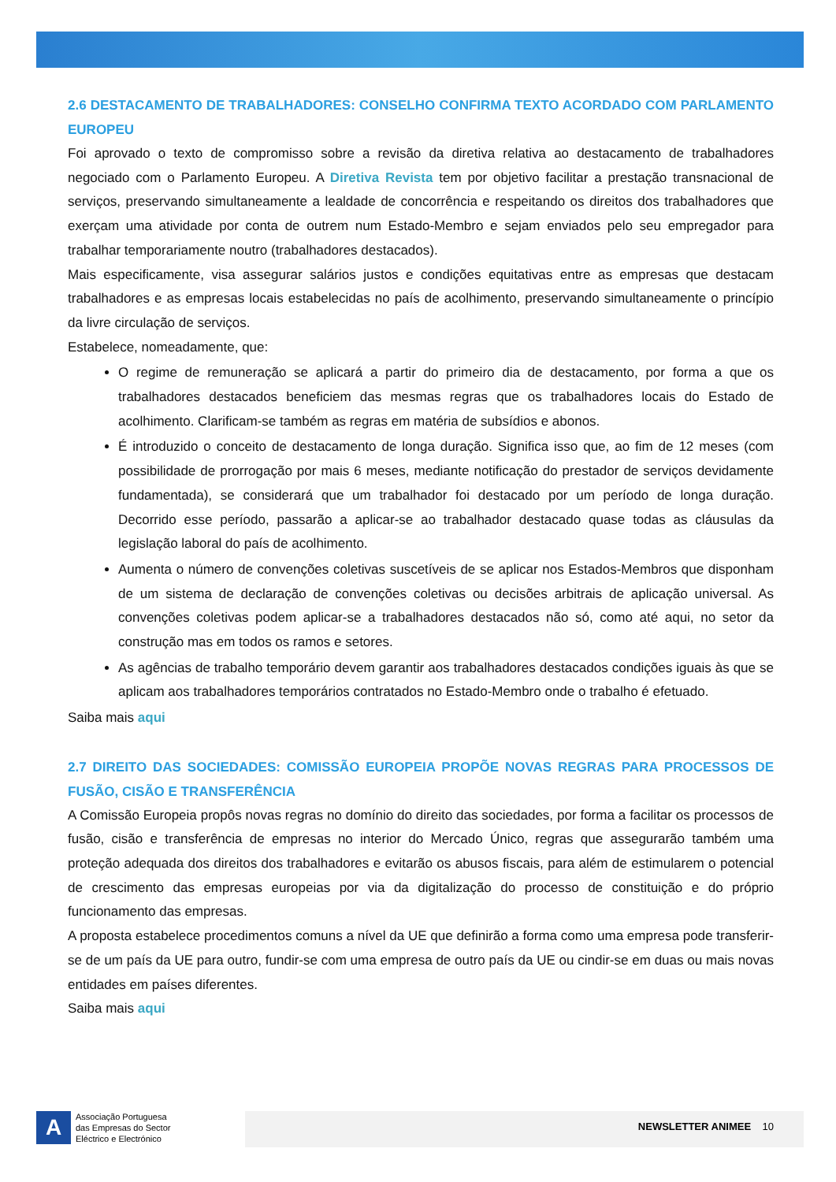2.6 DESTACAMENTO DE TRABALHADORES: CONSELHO CONFIRMA TEXTO ACORDADO COM PARLAMENTO EUROPEU
Foi aprovado o texto de compromisso sobre a revisão da diretiva relativa ao destacamento de trabalhadores negociado com o Parlamento Europeu. A Diretiva Revista tem por objetivo facilitar a prestação transnacional de serviços, preservando simultaneamente a lealdade de concorrência e respeitando os direitos dos trabalhadores que exerçam uma atividade por conta de outrem num Estado-Membro e sejam enviados pelo seu empregador para trabalhar temporariamente noutro (trabalhadores destacados).
Mais especificamente, visa assegurar salários justos e condições equitativas entre as empresas que destacam trabalhadores e as empresas locais estabelecidas no país de acolhimento, preservando simultaneamente o princípio da livre circulação de serviços.
Estabelece, nomeadamente, que:
O regime de remuneração se aplicará a partir do primeiro dia de destacamento, por forma a que os trabalhadores destacados beneficiem das mesmas regras que os trabalhadores locais do Estado de acolhimento. Clarificam-se também as regras em matéria de subsídios e abonos.
É introduzido o conceito de destacamento de longa duração. Significa isso que, ao fim de 12 meses (com possibilidade de prorrogação por mais 6 meses, mediante notificação do prestador de serviços devidamente fundamentada), se considerará que um trabalhador foi destacado por um período de longa duração. Decorrido esse período, passarão a aplicar-se ao trabalhador destacado quase todas as cláusulas da legislação laboral do país de acolhimento.
Aumenta o número de convenções coletivas suscetíveis de se aplicar nos Estados-Membros que disponham de um sistema de declaração de convenções coletivas ou decisões arbitrais de aplicação universal. As convenções coletivas podem aplicar-se a trabalhadores destacados não só, como até aqui, no setor da construção mas em todos os ramos e setores.
As agências de trabalho temporário devem garantir aos trabalhadores destacados condições iguais às que se aplicam aos trabalhadores temporários contratados no Estado-Membro onde o trabalho é efetuado.
Saiba mais aqui
2.7 DIREITO DAS SOCIEDADES: COMISSÃO EUROPEIA PROPÕE NOVAS REGRAS PARA PROCESSOS DE FUSÃO, CISÃO E TRANSFERÊNCIA
A Comissão Europeia propôs novas regras no domínio do direito das sociedades, por forma a facilitar os processos de fusão, cisão e transferência de empresas no interior do Mercado Único, regras que assegurarão também uma proteção adequada dos direitos dos trabalhadores e evitarão os abusos fiscais, para além de estimularem o potencial de crescimento das empresas europeias por via da digitalização do processo de constituição e do próprio funcionamento das empresas.
A proposta estabelece procedimentos comuns a nível da UE que definirão a forma como uma empresa pode transferir-se de um país da UE para outro, fundir-se com uma empresa de outro país da UE ou cindir-se em duas ou mais novas entidades em países diferentes.
Saiba mais aqui
A
Associação Portuguesa
das Empresas do Sector
Eléctrico e Electrónico
NEWSLETTER ANIMEE 10